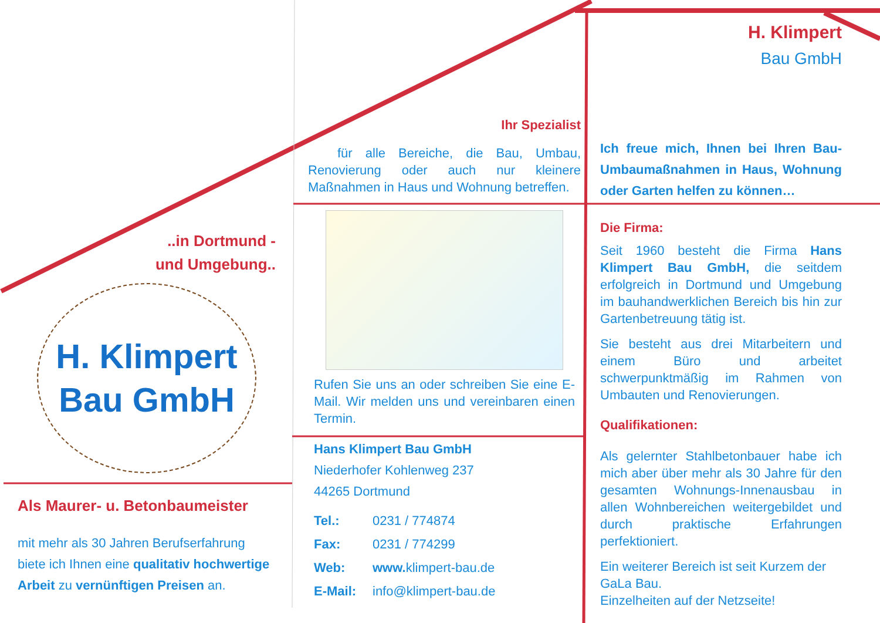..in Dortmund -
und Umgebung..
H. Klimpert
Bau GmbH
Als Maurer- u. Betonbaumeister
mit mehr als 30 Jahren Berufserfahrung biete ich Ihnen eine qualitativ hochwertige Arbeit zu vernünftigen Preisen an.
Ihr Spezialist
für alle Bereiche, die Bau, Umbau, Renovierung oder auch nur kleinere Maßnahmen in Haus und Wohnung betreffen.
Rufen Sie uns an oder schreiben Sie eine E-Mail. Wir melden uns und vereinbaren einen Termin.
Hans Klimpert Bau GmbH
Niederhofer Kohlenweg 237
44265 Dortmund
| Tel.: | 0231 / 774874 |
| Fax: | 0231 / 774299 |
| Web: | www. klimpert-bau.de |
| E-Mail: | info@klimpert-bau.de |
H. Klimpert
Bau GmbH
Ich freue mich, Ihnen bei Ihren Bau- Umbaumaßnahmen in Haus, Wohnung oder Garten helfen zu können…
Die Firma:
Seit 1960 besteht die Firma Hans Klimpert Bau GmbH, die seitdem erfolgreich in Dortmund und Umgebung im bauhandwerklichen Bereich bis hin zur Gartenbetreuung tätig ist.
Sie besteht aus drei Mitarbeitern und einem Büro und arbeitet schwerpunktmäßig im Rahmen von Umbauten und Renovierungen.
Qualifikationen:
Als gelernter Stahlbetonbauer habe ich mich aber über mehr als 30 Jahre für den gesamten Wohnungs-Innenausbau in allen Wohnbereichen weitergebildet und durch praktische Erfahrungen perfektioniert.
Ein weiterer Bereich ist seit Kurzem der GaLa Bau.
Einzelheiten auf der Netzseite!